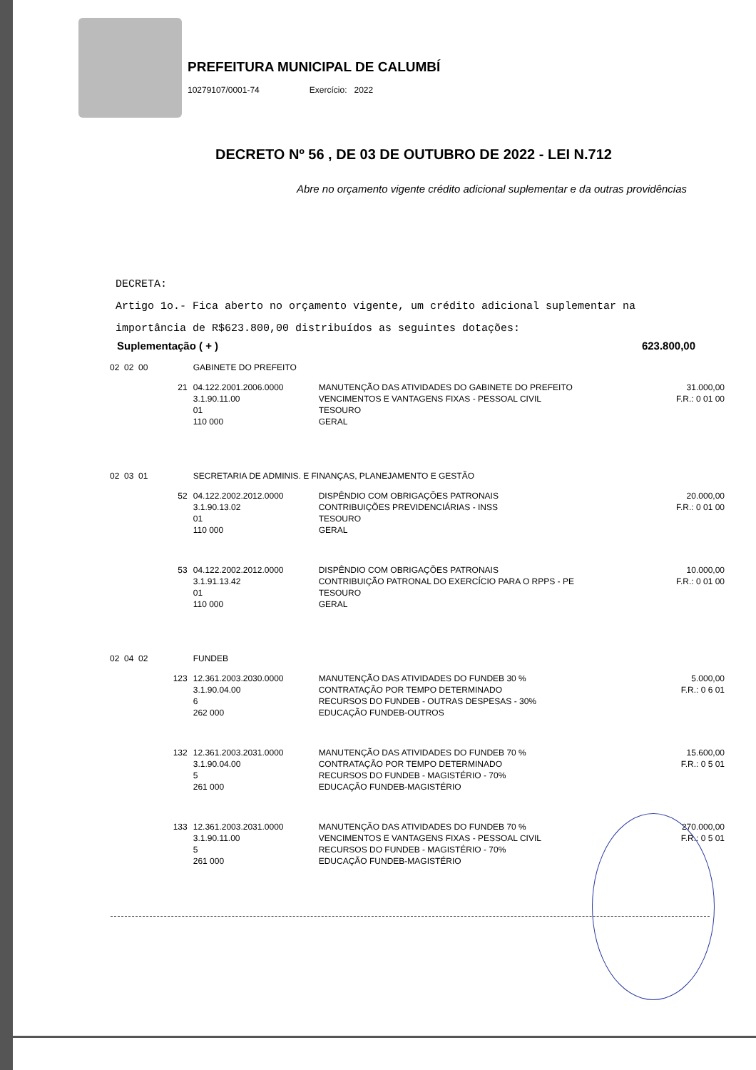PREFEITURA MUNICIPAL DE CALUMBÍ
10279107/0001-74 Exercício: 2022
DECRETO Nº 56 , DE 03 DE OUTUBRO DE 2022 - LEI N.712
Abre no orçamento vigente crédito adicional suplementar e da outras providências
DECRETA:
Artigo 1o.- Fica aberto no orçamento vigente, um crédito adicional suplementar na
importância de R$623.800,00 distribuídos as seguintes dotações:
Suplementação ( + ) 623.800,00
| 02 02 00 | | GABINETE DO PREFEITO | | |
| | 21 | 04.122.2001.2006.0000 3.1.90.11.00 01 110 000 | MANUTENÇÃO DAS ATIVIDADES DO GABINETE DO PREFEITO VENCIMENTOS E VANTAGENS FIXAS - PESSOAL CIVIL TESOURO GERAL | 31.000,00 F.R.: 0 01 00 |
| 02 03 01 | | SECRETARIA DE ADMINIS. E FINANÇAS, PLANEJAMENTO E GESTÃO | | |
| | 52 | 04.122.2002.2012.0000 3.1.90.13.02 01 110 000 | DISPÊNDIO COM OBRIGAÇÕES PATRONAIS CONTRIBUIÇÕES PREVIDENCIÁRIAS - INSS TESOURO GERAL | 20.000,00 F.R.: 0 01 00 |
| | 53 | 04.122.2002.2012.0000 3.1.91.13.42 01 110 000 | DISPÊNDIO COM OBRIGAÇÕES PATRONAIS CONTRIBUIÇÃO PATRONAL DO EXERCÍCIO PARA O RPPS - PE TESOURO GERAL | 10.000,00 F.R.: 0 01 00 |
| 02 04 02 | | FUNDEB | | |
| | 123 | 12.361.2003.2030.0000 3.1.90.04.00 6 262 000 | MANUTENÇÃO DAS ATIVIDADES DO FUNDEB 30 % CONTRATAÇÃO POR TEMPO DETERMINADO RECURSOS DO FUNDEB - OUTRAS DESPESAS - 30% EDUCAÇÃO FUNDEB-OUTROS | 5.000,00 F.R.: 0 6 01 |
| | 132 | 12.361.2003.2031.0000 3.1.90.04.00 5 261 000 | MANUTENÇÃO DAS ATIVIDADES DO FUNDEB 70 % CONTRATAÇÃO POR TEMPO DETERMINADO RECURSOS DO FUNDEB - MAGISTÉRIO - 70% EDUCAÇÃO FUNDEB-MAGISTÉRIO | 15.600,00 F.R.: 0 5 01 |
| | 133 | 12.361.2003.2031.0000 3.1.90.11.00 5 261 000 | MANUTENÇÃO DAS ATIVIDADES DO FUNDEB 70 % VENCIMENTOS E VANTAGENS FIXAS - PESSOAL CIVIL RECURSOS DO FUNDEB - MAGISTÉRIO - 70% EDUCAÇÃO FUNDEB-MAGISTÉRIO | 270.000,00 F.R.: 0 5 01 |